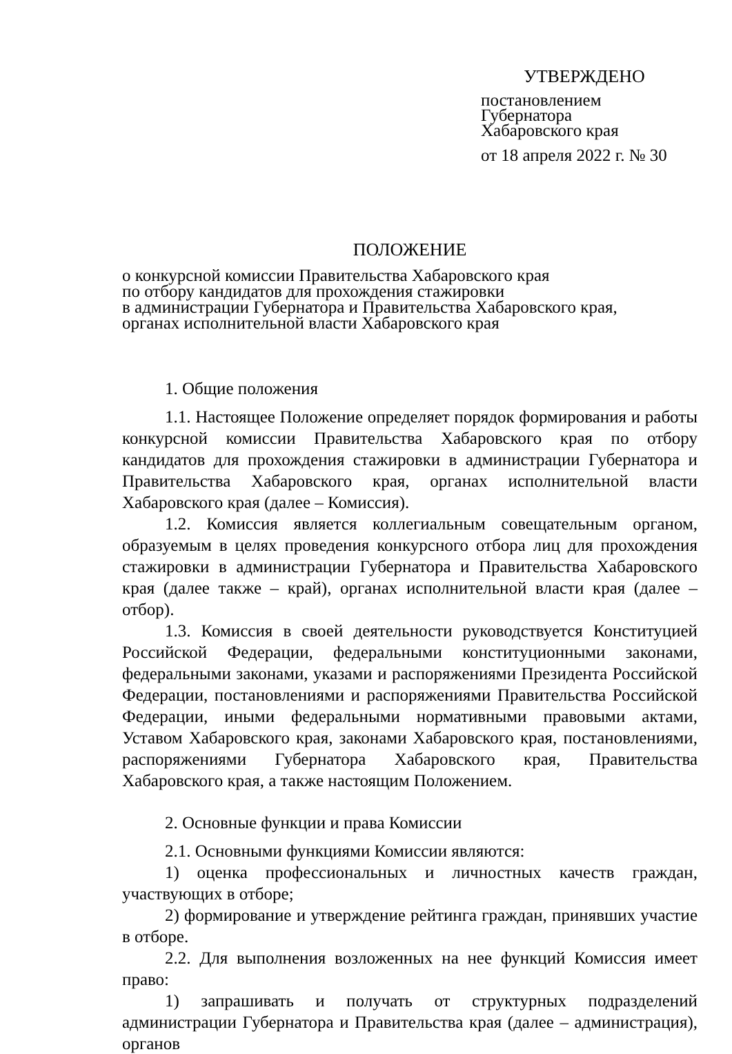УТВЕРЖДЕНО
постановлением
Губернатора
Хабаровского края
от 18 апреля 2022 г. № 30
ПОЛОЖЕНИЕ
о конкурсной комиссии Правительства Хабаровского края
по отбору кандидатов для прохождения стажировки
в администрации Губернатора и Правительства Хабаровского края,
органах исполнительной власти Хабаровского края
1. Общие положения
1.1. Настоящее Положение определяет порядок формирования и работы конкурсной комиссии Правительства Хабаровского края по отбору кандидатов для прохождения стажировки в администрации Губернатора и Правительства Хабаровского края, органах исполнительной власти Хабаровского края (далее – Комиссия).
1.2. Комиссия является коллегиальным совещательным органом, образуемым в целях проведения конкурсного отбора лиц для прохождения стажировки в администрации Губернатора и Правительства Хабаровского края (далее также – край), органах исполнительной власти края (далее – отбор).
1.3. Комиссия в своей деятельности руководствуется Конституцией Российской Федерации, федеральными конституционными законами, федеральными законами, указами и распоряжениями Президента Российской Федерации, постановлениями и распоряжениями Правительства Российской Федерации, иными федеральными нормативными правовыми актами, Уставом Хабаровского края, законами Хабаровского края, постановлениями, распоряжениями Губернатора Хабаровского края, Правительства Хабаровского края, а также настоящим Положением.
2. Основные функции и права Комиссии
2.1. Основными функциями Комиссии являются:
1) оценка профессиональных и личностных качеств граждан, участвующих в отборе;
2) формирование и утверждение рейтинга граждан, принявших участие в отборе.
2.2. Для выполнения возложенных на нее функций Комиссия имеет право:
1) запрашивать и получать от структурных подразделений администрации Губернатора и Правительства края (далее – администрация), органов